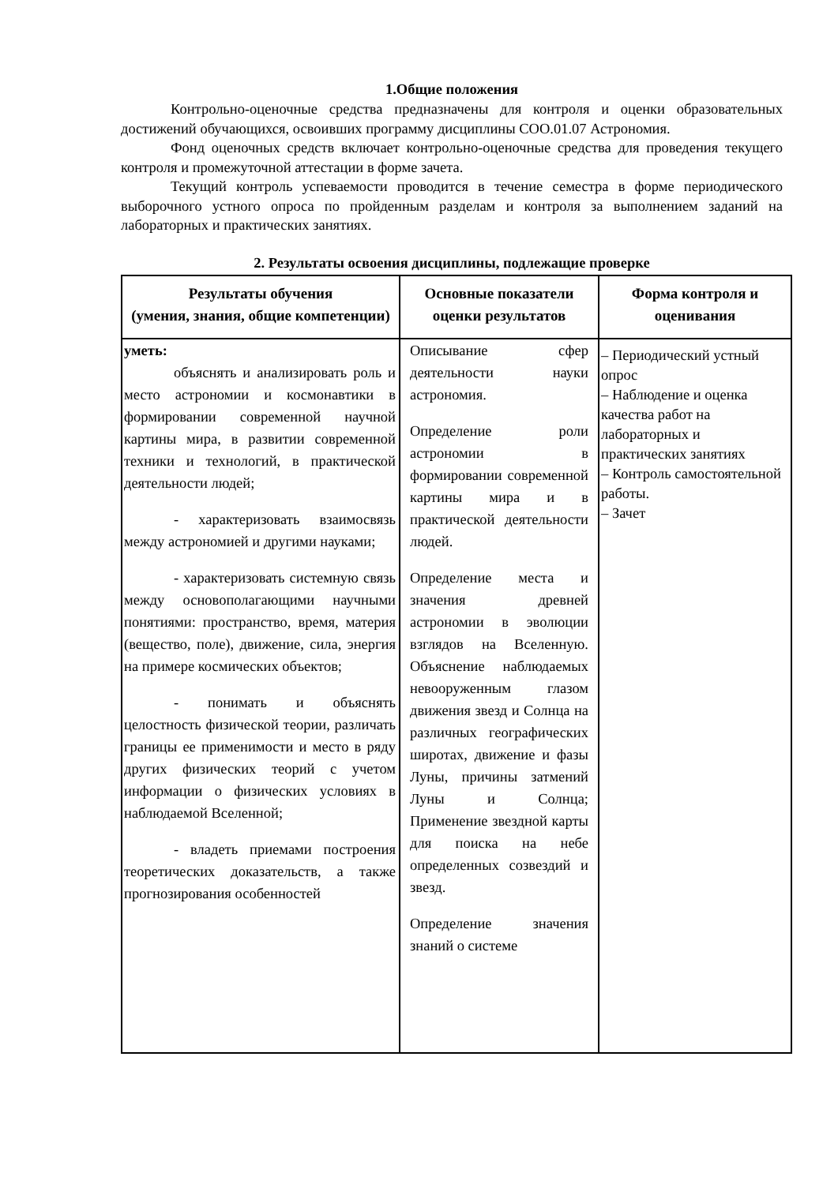1.Общие положения
Контрольно-оценочные средства предназначены для контроля и оценки образовательных достижений обучающихся, освоивших программу дисциплины СОО.01.07 Астрономия.
Фонд оценочных средств включает контрольно-оценочные средства для проведения текущего контроля и промежуточной аттестации в форме зачета.
Текущий контроль успеваемости проводится в течение семестра в форме периодического выборочного устного опроса по пройденным разделам и контроля за выполнением заданий на лабораторных и практических занятиях.
2. Результаты освоения дисциплины, подлежащие проверке
| Результаты обучения (умения, знания, общие компетенции) | Основные показатели оценки результатов | Форма контроля и оценивания |
| --- | --- | --- |
| уметь: объяснять и анализировать роль и место астрономии и космонавтики в формировании современной научной картины мира, в развитии современной техники и технологий, в практической деятельности людей; - характеризовать взаимосвязь между астрономией и другими науками; - характеризовать системную связь между основополагающими научными понятиями: пространство, время, материя (вещество, поле), движение, сила, энергия на примере космических объектов; - понимать и объяснять целостность физической теории, различать границы ее применимости и место в ряду других физических теорий с учетом информации о физических условиях в наблюдаемой Вселенной; - владеть приемами построения теоретических доказательств, а также прогнозирования особенностей | Описывание сфер деятельности науки астрономия. Определение роли астрономии в формировании современной картины мира и в практической деятельности людей. Определение места и значения древней астрономии в эволюции взглядов на Вселенную. Объяснение наблюдаемых невооруженным глазом движения звезд и Солнца на различных географических широтах, движение и фазы Луны, причины затмений Луны и Солнца; Применение звездной карты для поиска на небе определенных созвездий и звезд. Определение значения знаний о системе | – Периодический устный опрос – Наблюдение и оценка качества работ на лабораторных и практических занятиях – Контроль самостоятельной работы. – Зачет |